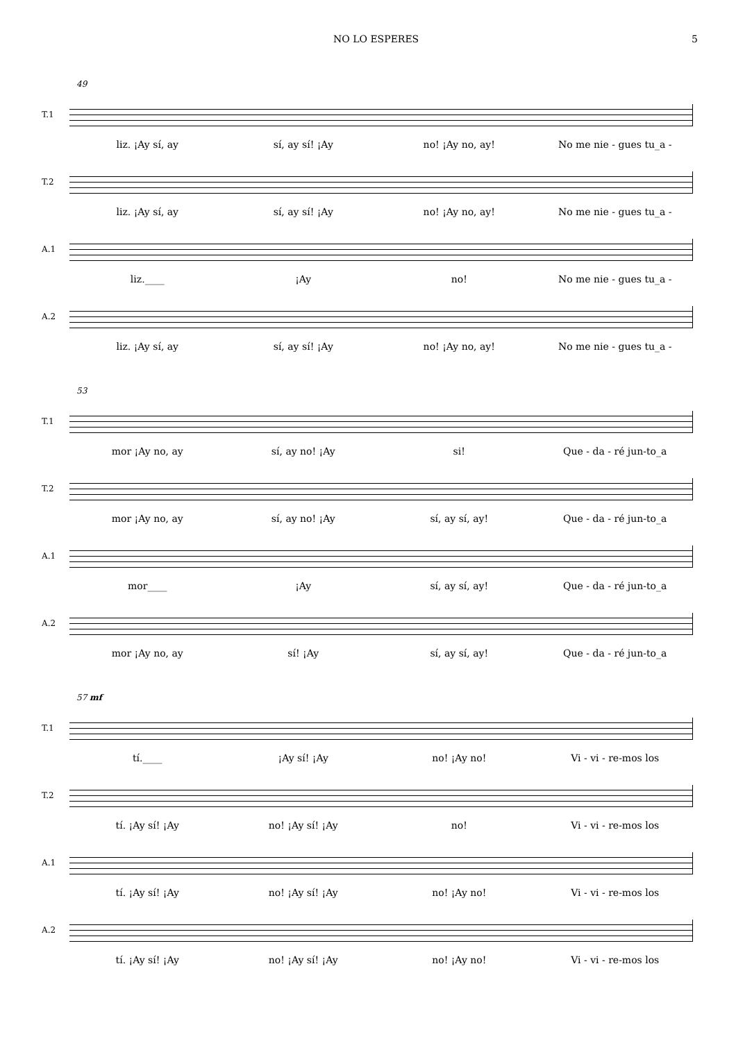NO LO ESPERES 5
49
T.1
liz. ¡Ay sí, ay sí, ay sí! ¡Ay no! ¡Ay no, ay! No me nie - gues tu_a -
T.2
liz. ¡Ay sí, ay sí, ay sí! ¡Ay no! ¡Ay no, ay! No me nie - gues tu_a -
A.1
liz.____ ¡Ay no! No me nie - gues tu_a -
A.2
liz. ¡Ay sí, ay sí, ay sí! ¡Ay no! ¡Ay no, ay! No me nie - gues tu_a -
53
T.1
mor ¡Ay no, ay sí, ay no! ¡Ay si! Que - da - ré jun-to_a
T.2
mor ¡Ay no, ay sí, ay no! ¡Ay sí, ay sí, ay! Que - da - ré jun-to_a
A.1
mor____ ¡Ay sí, ay sí, ay! Que - da - ré jun-to_a
A.2
mor ¡Ay no, ay sí! ¡Ay sí, ay sí, ay! Que - da - ré jun-to_a
57 mf
T.1
tí.____ ¡Ay sí! ¡Ay no! ¡Ay no! Vi - vi - re-mos los
T.2
tí. ¡Ay sí! ¡Ay no! ¡Ay sí! ¡Ay no! Vi - vi - re-mos los
A.1
tí. ¡Ay sí! ¡Ay no! ¡Ay sí! ¡Ay no! ¡Ay no! Vi - vi - re-mos los
A.2
tí. ¡Ay sí! ¡Ay no! ¡Ay sí! ¡Ay no! ¡Ay no! Vi - vi - re-mos los